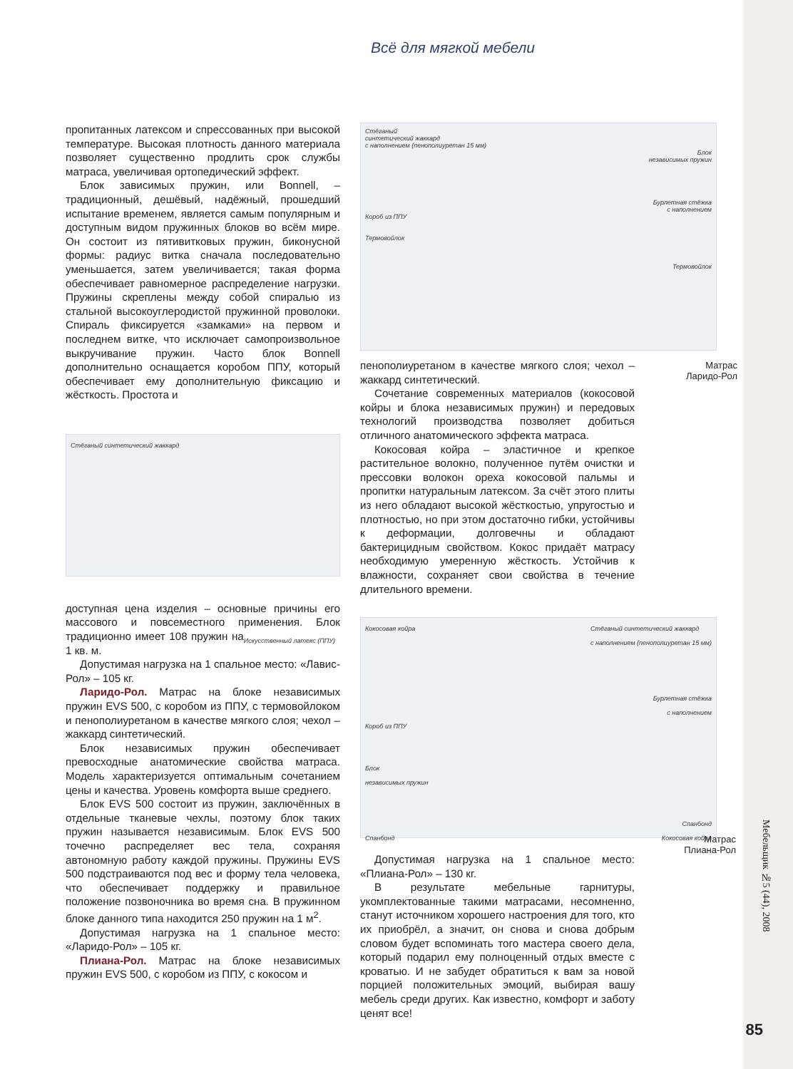Всё для мягкой мебели
пропитанных латексом и спрессованных при высокой температуре. Высокая плотность данного материала позволяет существенно продлить срок службы матраса, увеличивая ортопедический эффект.
Блок зависимых пружин, или Bonnell, – традиционный, дешёвый, надёжный, прошедший испытание временем, является самым популярным и доступным видом пружинных блоков во всём мире. Он состоит из пятивитковых пружин, биконусной формы: радиус витка сначала последовательно уменьшается, затем увеличивается; такая форма обеспечивает равномерное распределение нагрузки. Пружины скреплены между собой спиралью из стальной высокоуглеродистой пружинной проволоки. Спираль фиксируется «замками» на первом и последнем витке, что исключает самопроизвольное выкручивание пружин. Часто блок Bonnell дополнительно оснащается коробом ППУ, который обеспечивает ему дополнительную фиксацию и жёсткость. Простота и
Стёганый синтетический жаккард
Искусственный латекс (ППУ)
доступная цена изделия – основные причины его массового и повсеместного применения. Блок традиционно имеет 108 пружин на 1 кв. м.
Допустимая нагрузка на 1 спальное место: «Лавис-Рол» – 105 кг.
Ларидо-Рол. Матрас на блоке независимых пружин EVS 500, с коробом из ППУ, с термовойлоком и пенополиуретаном в качестве мягкого слоя; чехол – жаккард синтетический.
Блок независимых пружин обеспечивает превосходные анатомические свойства матраса. Модель характеризуется оптимальным сочетанием цены и качества. Уровень комфорта выше среднего.
Блок EVS 500 состоит из пружин, заключённых в отдельные тканевые чехлы, поэтому блок таких пружин называется независимым. Блок EVS 500 точечно распределяет вес тела, сохраняя автономную работу каждой пружины. Пружины EVS 500 подстраиваются под вес и форму тела человека, что обеспечивает поддержку и правильное положение позвоночника во время сна. В пружинном блоке данного типа находится 250 пружин на 1 м<sup>2</sup>.
Допустимая нагрузка на 1 спальное место: «Ларидо-Рол» – 105 кг.
Плиана-Рол. Матрас на блоке независимых пружин EVS 500, с коробом из ППУ, с кокосом и
Стёганый
синтетический жаккард
с наполнением (пенополиуретан 15 мм)
Блок
независимых пружин
Бурлетная стёжка
с наполнением
Короб из ППУ
Термовойлок
Термовойлок
пенополиуретаном в качестве мягкого слоя; чехол – жаккард синтетический.
Сочетание современных материалов (кокосовой койры и блока независимых пружин) и передовых технологий производства позволяет добиться отличного анатомического эффекта матраса.
Кокосовая койра – эластичное и крепкое растительное волокно, полученное путём очистки и прессовки волокон ореха кокосовой пальмы и пропитки натуральным латексом. За счёт этого плиты из него обладают высокой жёсткостью, упругостью и плотностью, но при этом достаточно гибки, устойчивы к деформации, долговечны и обладают бактерицидным свойством. Кокос придаёт матрасу необходимую умеренную жёсткость. Устойчив к влажности, сохраняет свои свойства в течение длительного времени.
Кокосовая койра Стёганый синтетический жаккард
с наполнением (пенополиуретан 15 мм)
Бурлетная стёжка
с наполнением
Короб из ППУ
Блок
независимых пружин
Спанбонд
Спанбонд Кокосовая койра
Допустимая нагрузка на 1 спальное место: «Плиана-Рол» – 130 кг.
В результате мебельные гарнитуры, укомплектованные такими матрасами, несомненно, станут источником хорошего настроения для того, кто их приобрёл, а значит, он снова и снова добрым словом будет вспоминать того мастера своего дела, который подарил ему полноценный отдых вместе с кроватью. И не забудет обратиться к вам за новой порцией положительных эмоций, выбирая вашу мебель среди других. Как известно, комфорт и заботу ценят все!
Матрас
Ларидо-Рол
Матрас
Плиана-Рол
Мебельщик №5 (44), 2008
85